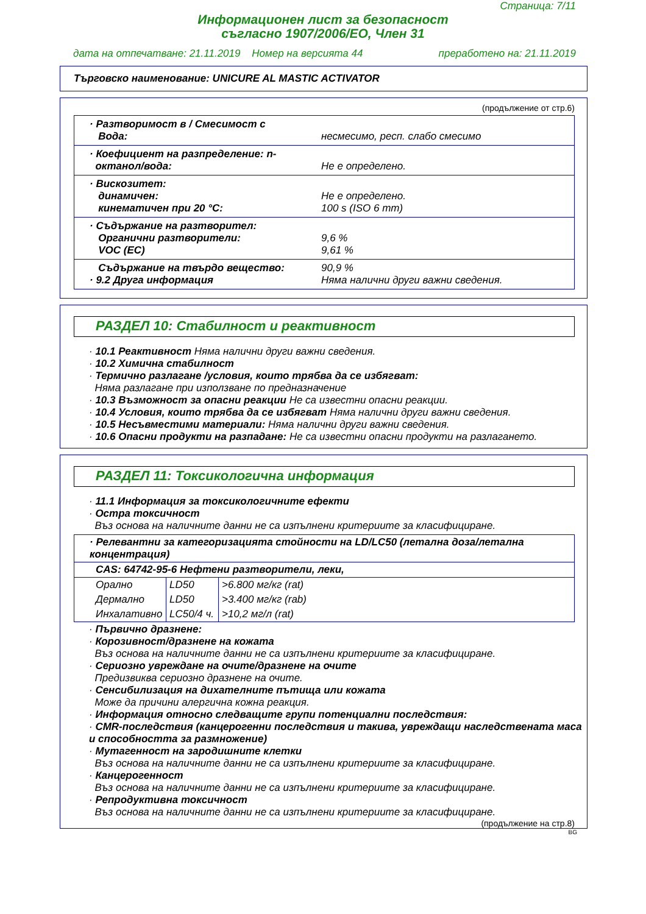Страница: 7/11
Информационен лист за безопасност
съгласно 1907/2006/ЕО, Член 31
дата на отпечатване: 21.11.2019 Номер на версията 44 преработено на: 21.11.2019
Търговско наименование: UNICURE AL MASTIC ACTIVATOR
(продължение от стр.6)
· Разтворимост в / Смесимост с
Вода:
несмесимо, респ. слабо смесимо
· Коефициент на разпределение: n-
октанол/вода:
Не е определено.
· Вискозитет:
динамичен:
кинематичен при 20 °C:
Не е определено.
100 s (ISO 6 mm)
· Съдържание на разтворител:
Органични разтворители:
VOC (EC)
9,6 %
9,61 %
Съдържание на твърдо вещество:
· 9.2 Друга информация
90,9 %
Няма налични други важни сведения.
РАЗДЕЛ 10: Стабилност и реактивност
· 10.1 Реактивност Няма налични други важни сведения.
· 10.2 Химична стабилност
· Термично разлагане /условия, които трябва да се избягват:
Няма разлагане при използване по предназначение
· 10.3 Възможност за опасни реакции Не са известни опасни реакции.
· 10.4 Условия, които трябва да се избягват Няма налични други важни сведения.
· 10.5 Несъвместими материали: Няма налични други важни сведения.
· 10.6 Опасни продукти на разпадане: Не са известни опасни продукти на разлагането.
РАЗДЕЛ 11: Токсикологична информация
· 11.1 Информация за токсикологичните ефекти
· Остра токсичност
Въз основа на наличните данни не са изпълнени критериите за класифициране.
| · Релевантни за категоризацията стойности на LD/LC50 (летална доза/летална концентрация) | | |
| CAS: 64742-95-6 Нефтени разтворители, леки, | | |
| Орално | LD50 | >6.800 мг/кг (rat) |
| Дермално | LD50 | >3.400 мг/кг (rab) |
| Инхалативно | LC50/4 ч. | >10,2 мг/л (rat) |
· Първично дразнене:
· Корозивност/дразнене на кожата
Въз основа на наличните данни не са изпълнени критериите за класифициране.
· Сериозно увреждане на очите/дразнене на очите
Предизвиква сериозно дразнене на очите.
· Сенсибилизация на дихателните пътища или кожата
Може да причини алергична кожна реакция.
· Информация относно следващите групи потенциални последствия:
· CMR-последствия (канцерогенни последствия и такива, увреждащи наследствената маса и способността за размножение)
· Мутагенност на зародишните клетки
Въз основа на наличните данни не са изпълнени критериите за класифициране.
· Канцерогенност
Въз основа на наличните данни не са изпълнени критериите за класифициране.
· Репродуктивна токсичност
Въз основа на наличните данни не са изпълнени критериите за класифициране.
(продължение на стр.8)
BG